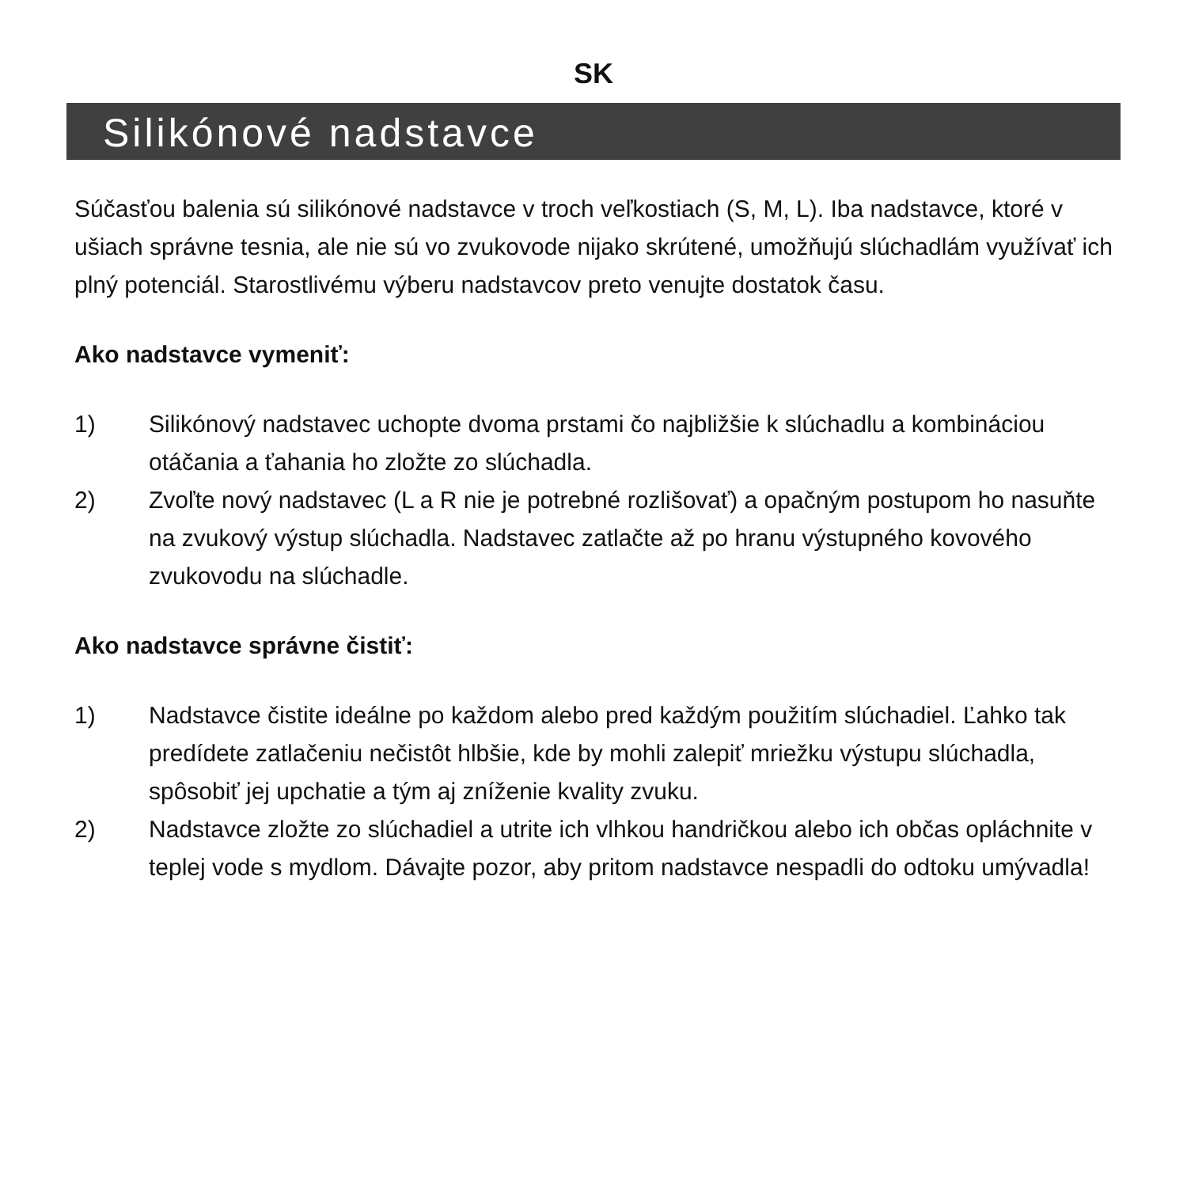SK
Silikónové nadstavce
Súčasťou balenia sú silikónové nadstavce v troch veľkostiach (S, M, L). Iba nadstavce, ktoré v ušiach správne tesnia, ale nie sú vo zvukovode nijako skrútené, umožňujú slúchadlám využívať ich plný potenciál. Starostlivému výberu nadstavcov preto venujte dostatok času.
Ako nadstavce vymeniť:
1) Silikónový nadstavec uchopte dvoma prstami čo najbližšie k slúchadlu a kombináciou otáčania a ťahania ho zložte zo slúchadla.
2) Zvoľte nový nadstavec (L a R nie je potrebné rozlišovať) a opačným postupom ho nasuňte na zvukový výstup slúchadla. Nadstavec zatlačte až po hranu výstupného kovového zvukovodu na slúchadle.
Ako nadstavce správne čistiť:
1) Nadstavce čistite ideálne po každom alebo pred každým použitím slúchadiel. Ľahko tak predídete zatlačeniu nečistôt hlbšie, kde by mohli zalepiť mriežku výstupu slúchadla, spôsobiť jej upchatie a tým aj zníženie kvality zvuku.
2) Nadstavce zložte zo slúchadiel a utrite ich vlhkou handričkou alebo ich občas opláchnite v teplej vode s mydlom. Dávajte pozor, aby pritom nadstavce nespadli do odtoku umývadla!